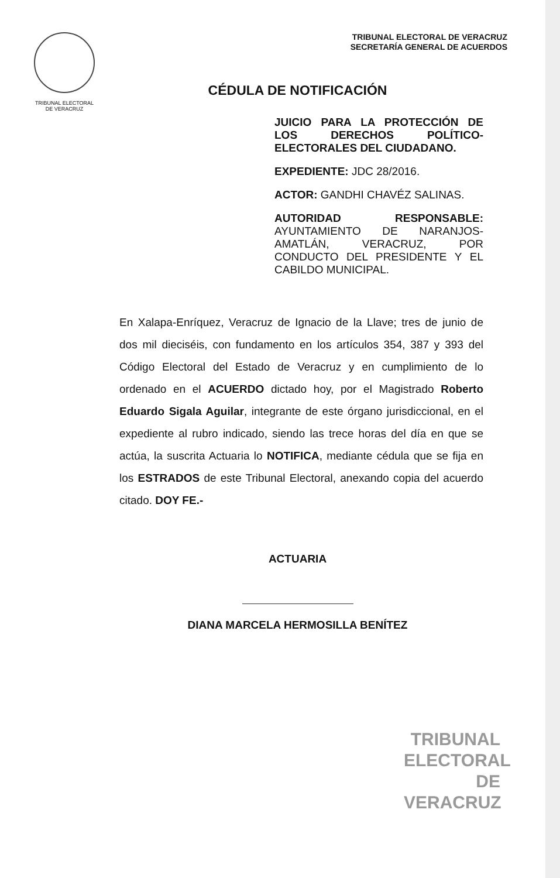TRIBUNAL ELECTORAL
DE VERACRUZ
TRIBUNAL ELECTORAL DE VERACRUZ
SECRETARÍA GENERAL DE ACUERDOS
CÉDULA DE NOTIFICACIÓN
JUICIO PARA LA PROTECCIÓN DE LOS DERECHOS POLÍTICO-ELECTORALES DEL CIUDADANO.
EXPEDIENTE: JDC 28/2016.
ACTOR: GANDHI CHAVÉZ SALINAS.
AUTORIDAD RESPONSABLE: AYUNTAMIENTO DE NARANJOS-AMATLÁN, VERACRUZ, POR CONDUCTO DEL PRESIDENTE Y EL CABILDO MUNICIPAL.
En Xalapa-Enríquez, Veracruz de Ignacio de la Llave; tres de junio de dos mil dieciséis, con fundamento en los artículos 354, 387 y 393 del Código Electoral del Estado de Veracruz y en cumplimiento de lo ordenado en el ACUERDO dictado hoy, por el Magistrado Roberto Eduardo Sigala Aguilar, integrante de este órgano jurisdiccional, en el expediente al rubro indicado, siendo las trece horas del día en que se actúa, la suscrita Actuaria lo NOTIFICA, mediante cédula que se fija en los ESTRADOS de este Tribunal Electoral, anexando copia del acuerdo citado. DOY FE.-
ACTUARIA
DIANA MARCELA HERMOSILLA BENÍTEZ
TRIBUNAL
ELECTORAL
DE VERACRUZ